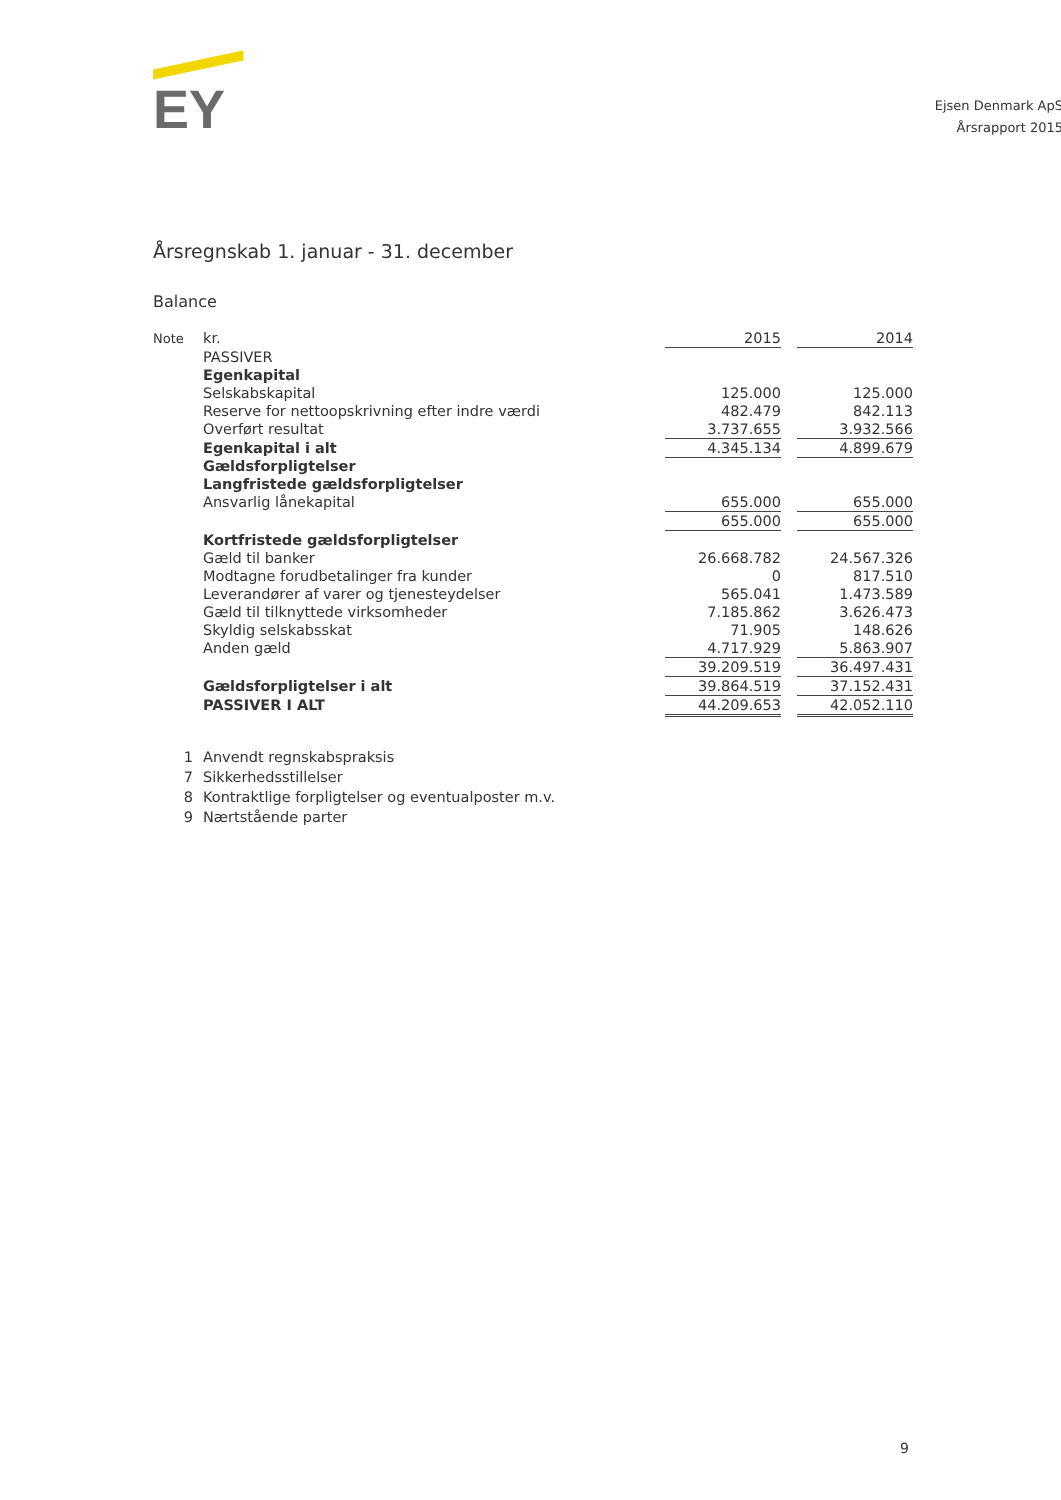EY
Ejsen Denmark ApS
Årsrapport 2015
Årsregnskab 1. januar - 31. december
Balance
| Note | kr. | 2015 | | 2014 |
| | PASSIVER | | | |
| | Egenkapital | | | |
| | Selskabskapital | 125.000 | | 125.000 |
| | Reserve for nettoopskrivning efter indre værdi | 482.479 | | 842.113 |
| | Overført resultat | 3.737.655 | | 3.932.566 |
| | Egenkapital i alt | 4.345.134 | | 4.899.679 |
| | Gældsforpligtelser | | | |
| | Langfristede gældsforpligtelser | | | |
| | Ansvarlig lånekapital | 655.000 | | 655.000 |
| | | 655.000 | | 655.000 |
| | Kortfristede gældsforpligtelser | | | |
| | Gæld til banker | 26.668.782 | | 24.567.326 |
| | Modtagne forudbetalinger fra kunder | 0 | | 817.510 |
| | Leverandører af varer og tjenesteydelser | 565.041 | | 1.473.589 |
| | Gæld til tilknyttede virksomheder | 7.185.862 | | 3.626.473 |
| | Skyldig selskabsskat | 71.905 | | 148.626 |
| | Anden gæld | 4.717.929 | | 5.863.907 |
| | | 39.209.519 | | 36.497.431 |
| | Gældsforpligtelser i alt | 39.864.519 | | 37.152.431 |
| | PASSIVER I ALT | 44.209.653 | | 42.052.110 |
1 Anvendt regnskabspraksis
7 Sikkerhedsstillelser
8 Kontraktlige forpligtelser og eventualposter m.v.
9 Nærtstående parter
9